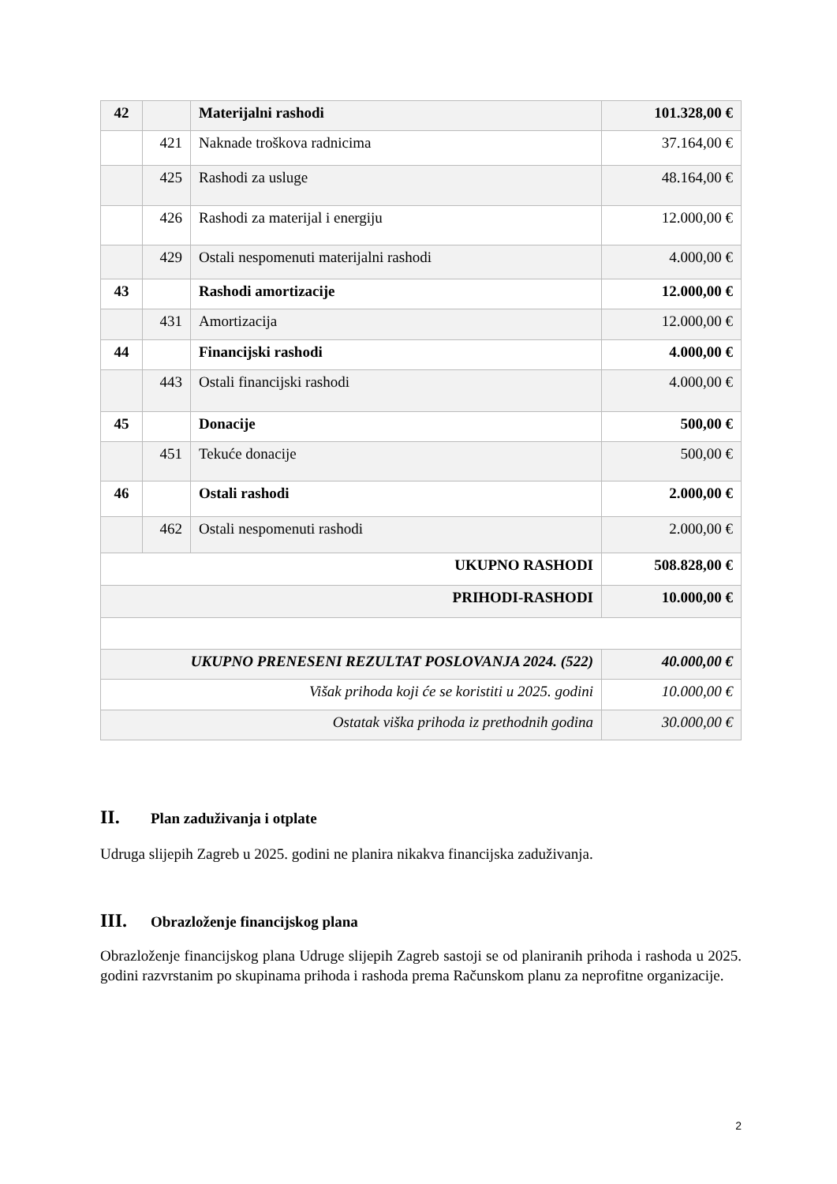| 42 | | Materijalni rashodi | 101.328,00 € |
| | 421 | Naknade troškova radnicima | 37.164,00 € |
| | 425 | Rashodi za usluge | 48.164,00 € |
| | 426 | Rashodi za materijal i energiju | 12.000,00 € |
| | 429 | Ostali nespomenuti materijalni rashodi | 4.000,00 € |
| 43 | | Rashodi amortizacije | 12.000,00 € |
| | 431 | Amortizacija | 12.000,00 € |
| 44 | | Financijski rashodi | 4.000,00 € |
| | 443 | Ostali financijski rashodi | 4.000,00 € |
| 45 | | Donacije | 500,00 € |
| | 451 | Tekuće donacije | 500,00 € |
| 46 | | Ostali rashodi | 2.000,00 € |
| | 462 | Ostali nespomenuti rashodi | 2.000,00 € |
| UKUPNO RASHODI | | | 508.828,00 € |
| PRIHODI-RASHODI | | | 10.000,00 € |
| UKUPNO PRENESENI REZULTAT POSLOVANJA 2024. (522) | | | 40.000,00 € |
| Višak prihoda koji će se koristiti u 2025. godini | | | 10.000,00 € |
| Ostatak viška prihoda iz prethodnih godina | | | 30.000,00 € |
II. Plan zaduživanja i otplate
Udruga slijepih Zagreb u 2025. godini ne planira nikakva financijska zaduživanja.
III. Obrazloženje financijskog plana
Obrazloženje financijskog plana Udruge slijepih Zagreb sastoji se od planiranih prihoda i rashoda u 2025. godini razvrstanim po skupinama prihoda i rashoda prema Računskom planu za neprofitne organizacije.
2